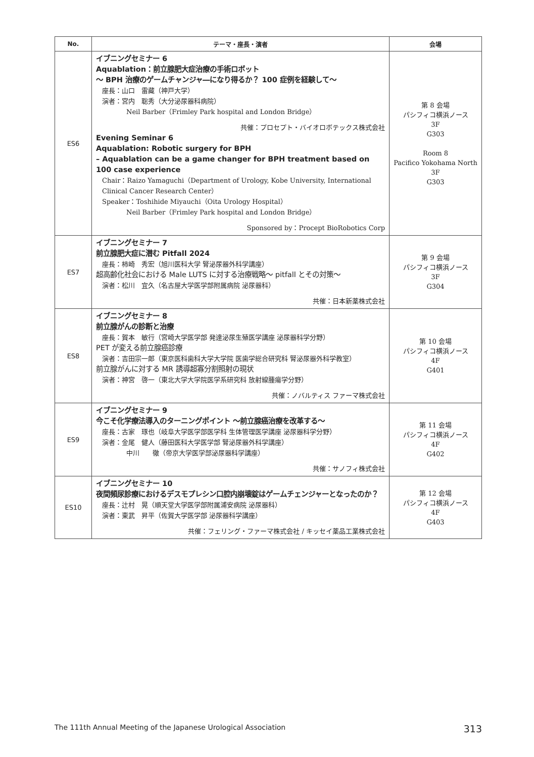| No. | テーマ・座長・演者 | 会場 |
| --- | --- | --- |
| ES6 | イブニングセミナー 6 Aquablation：前立腺肥大症治療の手術ロボット ～ BPH 治療のゲームチャンジャ―になり得るか？ 100 症例を経験して～ 座長：山口 雷藏（神戸大学） 演者：宮内 聡秀（大分泌尿器科病院） Neil Barber（Frimley Park hospital and London Bridge） 共催：プロセプト・バイオロボテックス株式会社 Evening Seminar 6 Aquablation: Robotic surgery for BPH – Aquablation can be a game changer for BPH treatment based on 100 case experience Chair：Raizo Yamaguchi（Department of Urology, Kobe University, International Clinical Cancer Research Center） Speaker：Toshihide Miyauchi（Oita Urology Hospital） Neil Barber（Frimley Park hospital and London Bridge） Sponsored by：Procept BioRobotics Corp | 第 8 会場 パシフィコ横浜ノース 3F G303 Room 8 Pacifico Yokohama North 3F G303 |
| ES7 | イブニングセミナー 7 前立腺肥大症に潜む Pitfall 2024 座長：柿崎 秀宏（旭川医科大学 腎泌尿器外科学講座） 超高齢化社会における Male LUTS に対する治療戦略～ pitfall とその対策～ 演者：松川 宜久（名古屋大学医学部附属病院 泌尿器科） 共催：日本新薬株式会社 | 第 9 会場 パシフィコ横浜ノース 3F G304 |
| ES8 | イブニングセミナー 8 前立腺がんの診断と治療 座長：賀本 敏行（宮崎大学医学部 発達泌尿生殖医学講座 泌尿器科学分野） PET が変える前立腺癌診療 演者：吉田宗一郎（東京医科歯科大学大学院 医歯学総合研究科 腎泌尿器外科学教室） 前立腺がんに対する MR 誘導超寡分割照射の現状 演者：神宮 啓一（東北大学大学院医学系研究科 放射線腫瘍学分野） 共催：ノバルティス ファーマ株式会社 | 第 10 会場 パシフィコ横浜ノース 4F G401 |
| ES9 | イブニングセミナー 9 今こそ化学療法導入のターニングポイント ～前立腺癌治療を改革する～ 座長：古家 琢也（岐阜大学医学部医学科 生体管理医学講座 泌尿器科学分野） 演者：金尾 健人（藤田医科大学医学部 腎泌尿器外科学講座） 中川 徹（帝京大学医学部泌尿器科学講座） 共催：サノフィ株式会社 | 第 11 会場 パシフィコ横浜ノース 4F G402 |
| ES10 | イブニングセミナー 10 夜間頻尿診療におけるデスモプレシン口腔内崩壊錠はゲームチェンジャーとなったのか？ 座長：辻村 晃（順天堂大学医学部附属浦安病院 泌尿器科） 演者：東武 昇平（佐賀大学医学部 泌尿器科学講座） 共催：フェリング・ファーマ株式会社 / キッセイ薬品工業株式会社 | 第 12 会場 パシフィコ横浜ノース 4F G403 |
The 111th Annual Meeting of the Japanese Urological Association 313